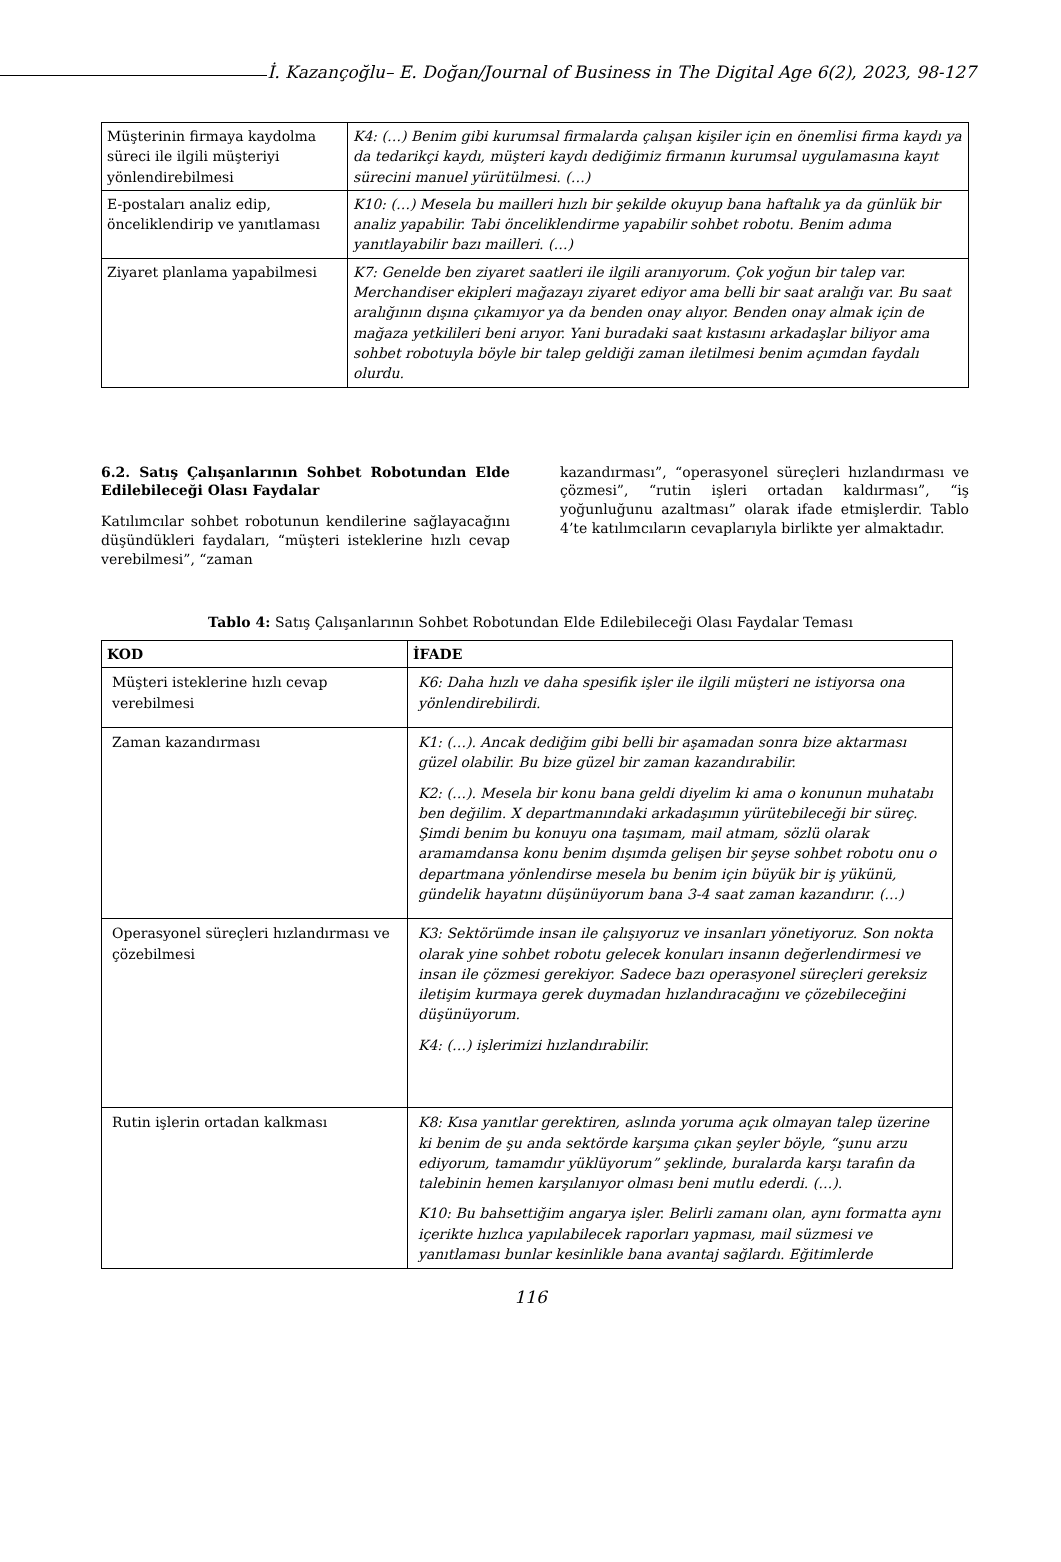İ. Kazançoğlu– E. Doğan/Journal of Business in The Digital Age 6(2), 2023, 98-127
| Müşterinin firmaya kaydolma süreci ile ilgili müşteriyi yönlendirebilmesi | K4: (…) Benim gibi kurumsal firmalarda çalışan kişiler için en önemlisi firma kaydı ya da tedarikçi kaydı, müşteri kaydı dediğimiz firmanın kurumsal uygulamasına kayıt sürecini manuel yürütülmesi. (…) |
| E-postaları analiz edip, önceliklendirip ve yanıtlaması | K10: (…) Mesela bu mailleri hızlı bir şekilde okuyup bana haftalık ya da günlük bir analiz yapabilir. Tabi önceliklendirme yapabilir sohbet robotu. Benim adıma yanıtlayabilir bazı mailleri. (…) |
| Ziyaret planlama yapabilmesi | K7: Genelde ben ziyaret saatleri ile ilgili aranıyorum. Çok yoğun bir talep var. Merchandiser ekipleri mağazayı ziyaret ediyor ama belli bir saat aralığı var. Bu saat aralığının dışına çıkamıyor ya da benden onay alıyor. Benden onay almak için de mağaza yetkilileri beni arıyor. Yani buradaki saat kıstasını arkadaşlar biliyor ama sohbet robotuyla böyle bir talep geldiği zaman iletilmesi benim açımdan faydalı olurdu. |
6.2. Satış Çalışanlarının Sohbet Robotundan Elde Edilebileceği Olası Faydalar
Katılımcılar sohbet robotunun kendilerine sağlayacağını düşündükleri faydaları, “müşteri isteklerine hızlı cevap verebilmesi”, “zaman
kazandırması”, “operasyonel süreçleri hızlandırması ve çözmesi”, “rutin işleri ortadan kaldırması”, “iş yoğunluğunu azaltması” olarak ifade etmişlerdir. Tablo 4’te katılımcıların cevaplarıyla birlikte yer almaktadır.
Tablo 4: Satış Çalışanlarının Sohbet Robotundan Elde Edilebileceği Olası Faydalar Teması
| KOD | İFADE |
| --- | --- |
| Müşteri isteklerine hızlı cevap verebilmesi | K6: Daha hızlı ve daha spesifik işler ile ilgili müşteri ne istiyorsa ona yönlendirebilirdi. |
| Zaman kazandırması | K1: (…). Ancak dediğim gibi belli bir aşamadan sonra bize aktarması güzel olabilir. Bu bize güzel bir zaman kazandırabilir. K2: (…). Mesela bir konu bana geldi diyelim ki ama o konunun muhatabı ben değilim. X departmanındaki arkadaşımın yürütebileceği bir süreç. Şimdi benim bu konuyu ona taşımam, mail atmam, sözlü olarak aramamdansa konu benim dışımda gelişen bir şeyse sohbet robotu onu o departmana yönlendirse mesela bu benim için büyük bir iş yükünü, gündelik hayatını düşünüyorum bana 3-4 saat zaman kazandırır. (…) |
| Operasyonel süreçleri hızlandırması ve çözebilmesi | K3: Sektörümde insan ile çalışıyoruz ve insanları yönetiyoruz. Son nokta olarak yine sohbet robotu gelecek konuları insanın değerlendirmesi ve insan ile çözmesi gerekiyor. Sadece bazı operasyonel süreçleri gereksiz iletişim kurmaya gerek duymadan hızlandıracağını ve çözebileceğini düşünüyorum. K4: (…) işlerimizi hızlandırabilir. |
| Rutin işlerin ortadan kalkması | K8: Kısa yanıtlar gerektiren, aslında yoruma açık olmayan talep üzerine ki benim de şu anda sektörde karşıma çıkan şeyler böyle, “şunu arzu ediyorum, tamamdır yüklüyorum” şeklinde, buralarda karşı tarafın da talebinin hemen karşılanıyor olması beni mutlu ederdi. (…). K10: Bu bahsettiğim angarya işler. Belirli zamanı olan, aynı formatta aynı içerikte hızlıca yapılabilecek raporları yapması, mail süzmesi ve yanıtlaması bunlar kesinlikle bana avantaj sağlardı. Eğitimlerde |
116